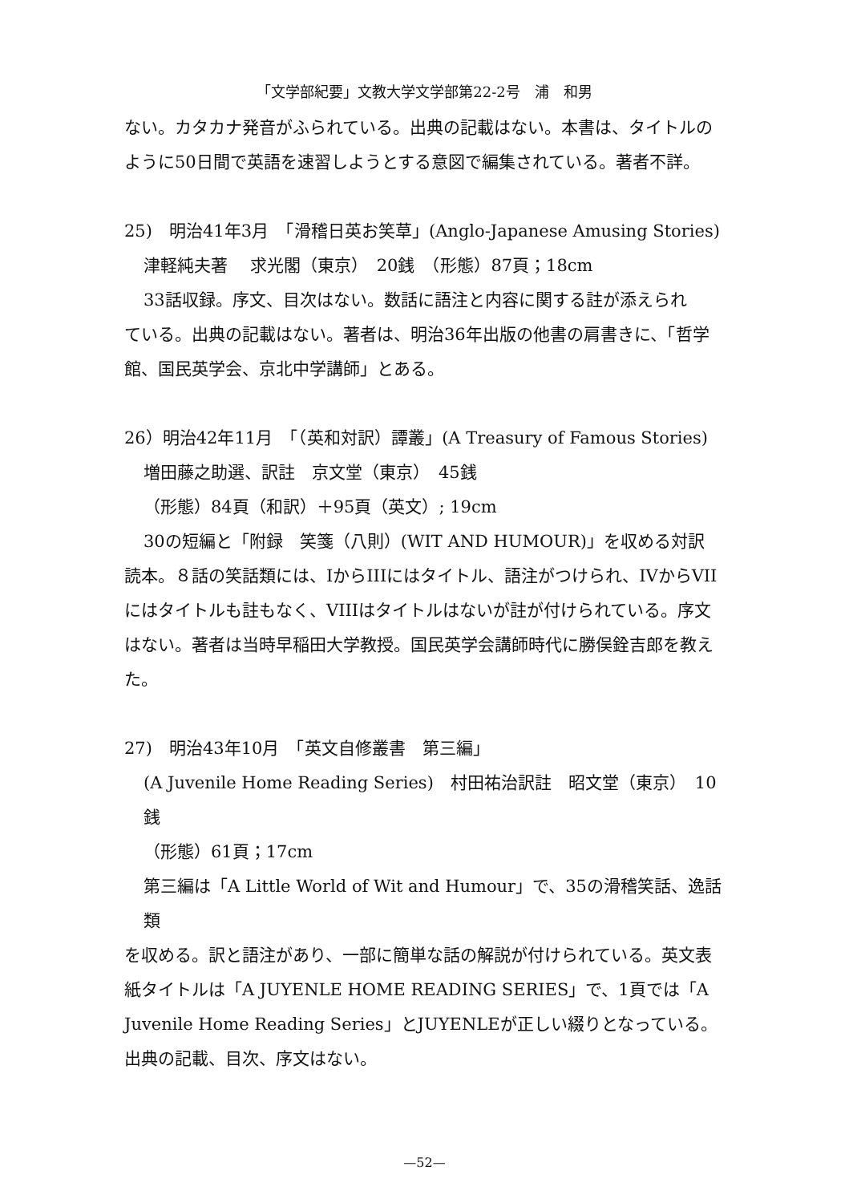「文学部紀要」文教大学文学部第22-2号　浦　和男
ない。カタカナ発音がふられている。出典の記載はない。本書は、タイトルのように50日間で英語を速習しようとする意図で編集されている。著者不詳。
25)　明治41年3月　「滑稽日英お笑草」(Anglo-Japanese Amusing Stories)
津軽純夫著　 求光閣（東京）　20銭　（形態）87頁；18cm
33話収録。序文、目次はない。数話に語注と内容に関する註が添えられ
ている。出典の記載はない。著者は、明治36年出版の他書の肩書きに、「哲学館、国民英学会、京北中学講師」とある。
26）明治42年11月　「（英和対訳）譚叢」(A Treasury of Famous Stories)
増田藤之助選、訳註　京文堂（東京）　45銭
（形態）84頁（和訳）＋95頁（英文）; 19cm
30の短編と「附録　笑箋（八則）(WIT AND HUMOUR)」を収める対訳
読本。８話の笑話類には、IからIIIにはタイトル、語注がつけられ、IVからVIIにはタイトルも註もなく、VIIIはタイトルはないが註が付けられている。序文はない。著者は当時早稲田大学教授。国民英学会講師時代に勝俣銓吉郎を教えた。
27)　明治43年10月　「英文自修叢書　第三編」
(A Juvenile Home Reading Series)　村田祐治訳註　昭文堂（東京）　10銭
（形態）61頁；17cm
第三編は「A Little World of Wit and Humour」で、35の滑稽笑話、逸話類
を収める。訳と語注があり、一部に簡単な話の解説が付けられている。英文表紙タイトルは「A JUYENLE HOME READING SERIES」で、1頁では「A Juvenile Home Reading Series」とJUYENLEが正しい綴りとなっている。出典の記載、目次、序文はない。
—52—